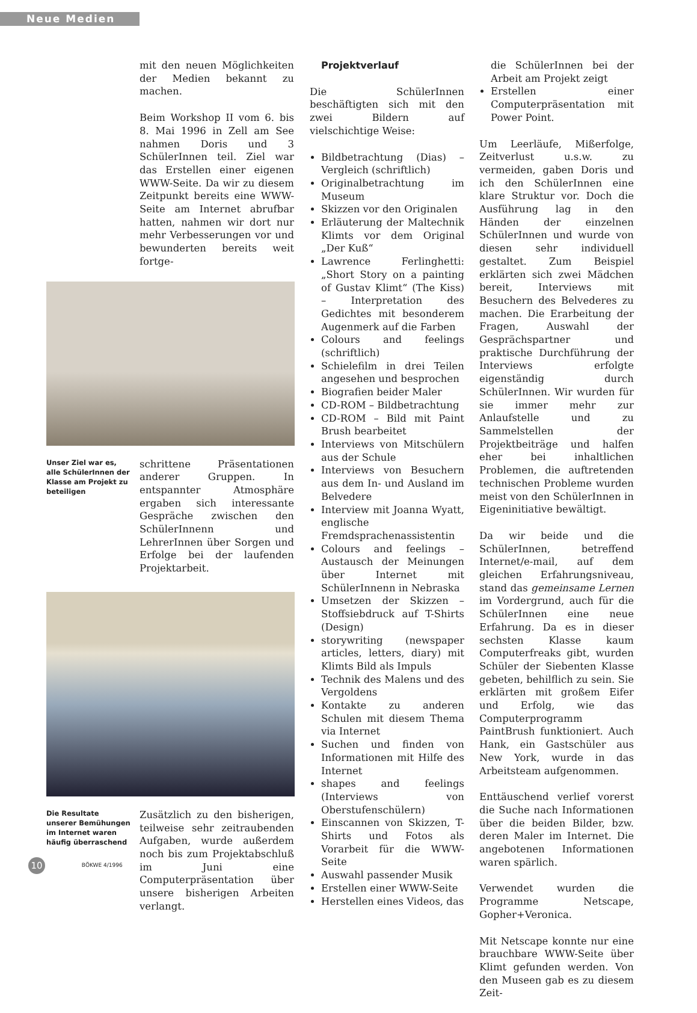Neue Medien
mit den neuen Möglichkeiten der Medien bekannt zu machen.
Beim Workshop II vom 6. bis 8. Mai 1996 in Zell am See nahmen Doris und 3 SchülerInnen teil. Ziel war das Erstellen einer eigenen WWW-Seite. Da wir zu diesem Zeitpunkt bereits eine WWW-Seite am Internet abrufbar hatten, nahmen wir dort nur mehr Verbesserungen vor und bewunderten bereits weit fortge-
Unser Ziel war es, alle SchülerInnen der Klasse am Projekt zu beteiligen
schrittene Präsentationen anderer Gruppen. In entspannter Atmosphäre ergaben sich interessante Gespräche zwischen den SchülerInnenn und LehrerInnen über Sorgen und Erfolge bei der laufenden Projektarbeit.
Die Resultate unserer Bemühungen im Internet waren häufig überraschend
Zusätzlich zu den bisherigen, teilweise sehr zeitraubenden Aufgaben, wurde außerdem noch bis zum Projektabschluß im Juni eine Computerpräsentation über unsere bisherigen Arbeiten verlangt.
Projektverlauf
Die SchülerInnen beschäftigten sich mit den zwei Bildern auf vielschichtige Weise:
Bildbetrachtung (Dias) – Vergleich (schriftlich)
Originalbetrachtung im Museum
Skizzen vor den Originalen
Erläuterung der Maltechnik Klimts vor dem Original „Der Kuß“
Lawrence Ferlinghetti: „Short Story on a painting of Gustav Klimt“ (The Kiss) – Interpretation des Gedichtes mit besonderem Augenmerk auf die Farben
Colours and feelings (schriftlich)
Schielefilm in drei Teilen angesehen und besprochen
Biografien beider Maler
CD-ROM – Bildbetrachtung
CD-ROM – Bild mit Paint Brush bearbeitet
Interviews von Mitschülern aus der Schule
Interviews von Besuchern aus dem In- und Ausland im Belvedere
Interview mit Joanna Wyatt, englische Fremdsprachenassistentin
Colours and feelings – Austausch der Meinungen über Internet mit SchülerInnenn in Nebraska
Umsetzen der Skizzen – Stoffsiebdruck auf T-Shirts (Design)
storywriting (newspaper articles, letters, diary) mit Klimts Bild als Impuls
Technik des Malens und des Vergoldens
Kontakte zu anderen Schulen mit diesem Thema via Internet
Suchen und finden von Informationen mit Hilfe des Internet
shapes and feelings (Interviews von Oberstufenschülern)
Einscannen von Skizzen, T-Shirts und Fotos als Vorarbeit für die WWW-Seite
Auswahl passender Musik
Erstellen einer WWW-Seite
Herstellen eines Videos, das
die SchülerInnen bei der Arbeit am Projekt zeigt
Erstellen einer Computerpräsentation mit Power Point.
Um Leerläufe, Mißerfolge, Zeitverlust u.s.w. zu vermeiden, gaben Doris und ich den SchülerInnen eine klare Struktur vor. Doch die Ausführung lag in den Händen der einzelnen SchülerInnen und wurde von diesen sehr individuell gestaltet. Zum Beispiel erklärten sich zwei Mädchen bereit, Interviews mit Besuchern des Belvederes zu machen. Die Erarbeitung der Fragen, Auswahl der Gesprächspartner und praktische Durchführung der Interviews erfolgte eigenständig durch SchülerInnen. Wir wurden für sie immer mehr zur Anlaufstelle und zu Sammelstellen der Projektbeiträge und halfen eher bei inhaltlichen Problemen, die auftretenden technischen Probleme wurden meist von den SchülerInnen in Eigeninitiative bewältigt.
Da wir beide und die SchülerInnen, betreffend Internet/e-mail, auf dem gleichen Erfahrungsniveau, stand das gemeinsame Lernen im Vordergrund, auch für die SchülerInnen eine neue Erfahrung. Da es in dieser sechsten Klasse kaum Computerfreaks gibt, wurden Schüler der Siebenten Klasse gebeten, behilflich zu sein. Sie erklärten mit großem Eifer und Erfolg, wie das Computerprogramm PaintBrush funktioniert. Auch Hank, ein Gastschüler aus New York, wurde in das Arbeitsteam aufgenommen.
Enttäuschend verlief vorerst die Suche nach Informationen über die beiden Bilder, bzw. deren Maler im Internet. Die angebotenen Informationen waren spärlich.
Verwendet wurden die Programme Netscape, Gopher+Veronica.
Mit Netscape konnte nur eine brauchbare WWW-Seite über Klimt gefunden werden. Von den Museen gab es zu diesem Zeit-
10 BÖKWE 4/1996